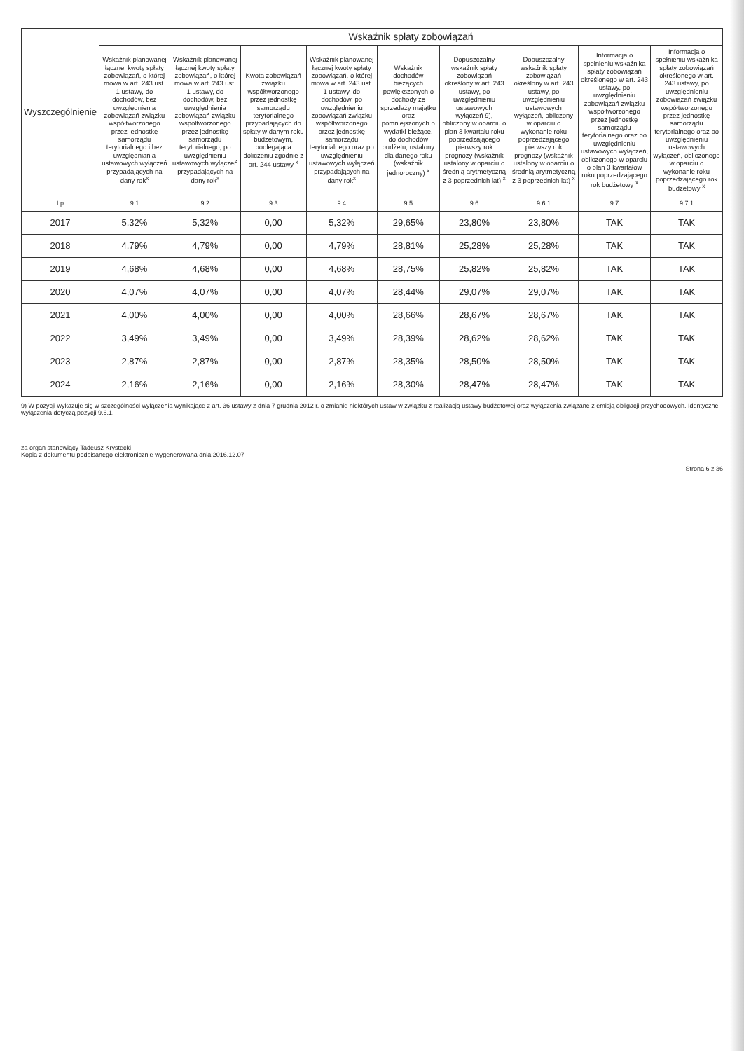| Wyszczególnienie | Wskaźnik spłaty zobowiązań | | | | | | | | |
| --- | --- | --- | --- | --- | --- | --- | --- | --- | --- |
| | Wskaźnik planowanej łącznej kwoty spłaty zobowiązań, o której mowa w art. 243 ust. 1 ustawy, do dochodów, bez uwzględnienia zobowiązań związku współtworzonego przez jednostkę samorządu terytorialnego i bez uwzględniania ustawowych wyłączeń przypadających na dany rok<sup>x</sup> | Wskaźnik planowanej łącznej kwoty spłaty zobowiązań, o której mowa w art. 243 ust. 1 ustawy, do dochodów, bez uwzględnienia zobowiązań związku współtworzonego przez jednostkę samorządu terytorialnego, po uwzględnieniu ustawowych wyłączeń przypadających na dany rok<sup>x</sup> | Kwota zobowiązań związku współtworzonego przez jednostkę samorządu terytorialnego przypadających do spłaty w danym roku budżetowym, podlegająca doliczeniu zgodnie z art. 244 ustawy <sup>x</sup> | Wskaźnik planowanej łącznej kwoty spłaty zobowiązań, o której mowa w art. 243 ust. 1 ustawy, do dochodów, po uwzględnieniu zobowiązań związku współtworzonego przez jednostkę samorządu terytorialnego oraz po uwzględnieniu ustawowych wyłączeń przypadających na dany rok<sup>x</sup> | Wskaźnik dochodów bieżących powiększonych o dochody ze sprzedaży majątku oraz pomniejszonych o wydatki bieżące, do dochodów budżetu, ustalony dla danego roku (wskaźnik jednoroczny) <sup>x</sup> | Dopuszczalny wskaźnik spłaty zobowiązań określony w art. 243 ustawy, po uwzględnieniu ustawowych wyłączeń 9), obliczony w oparciu o plan 3 kwartału roku poprzedzającego pierwszy rok prognozy (wskaźnik ustalony w oparciu o średnią arytmetyczną z 3 poprzednich lat) <sup>x</sup> | Dopuszczalny wskaźnik spłaty zobowiązań określony w art. 243 ustawy, po uwzględnieniu ustawowych wyłączeń, obliczony w oparciu o wykonanie roku poprzedzającego pierwszy rok prognozy (wskaźnik ustalony w oparciu o średnią arytmetyczną z 3 poprzednich lat) <sup>x</sup> | Informacja o spełnieniu wskaźnika spłaty zobowiązań określonego w art. 243 ustawy, po uwzględnieniu zobowiązań związku współtworzonego przez jednostkę samorządu terytorialnego oraz po uwzględnieniu ustawowych wyłączeń, obliczonego w oparciu o plan 3 kwartałów roku poprzedzającego rok budżetowy <sup>x</sup> | Informacja o spełnieniu wskaźnika spłaty zobowiązań określonego w art. 243 ustawy, po uwzględnieniu zobowiązań związku współtworzonego przez jednostkę samorządu terytorialnego oraz po uwzględnieniu ustawowych wyłączeń, obliczonego w oparciu o wykonanie roku poprzedzającego rok budżetowy <sup>x</sup> |
| Lp | 9.1 | 9.2 | 9.3 | 9.4 | 9.5 | 9.6 | 9.6.1 | 9.7 | 9.7.1 |
| 2017 | 5,32% | 5,32% | 0,00 | 5,32% | 29,65% | 23,80% | 23,80% | TAK | TAK |
| 2018 | 4,79% | 4,79% | 0,00 | 4,79% | 28,81% | 25,28% | 25,28% | TAK | TAK |
| 2019 | 4,68% | 4,68% | 0,00 | 4,68% | 28,75% | 25,82% | 25,82% | TAK | TAK |
| 2020 | 4,07% | 4,07% | 0,00 | 4,07% | 28,44% | 29,07% | 29,07% | TAK | TAK |
| 2021 | 4,00% | 4,00% | 0,00 | 4,00% | 28,66% | 28,67% | 28,67% | TAK | TAK |
| 2022 | 3,49% | 3,49% | 0,00 | 3,49% | 28,39% | 28,62% | 28,62% | TAK | TAK |
| 2023 | 2,87% | 2,87% | 0,00 | 2,87% | 28,35% | 28,50% | 28,50% | TAK | TAK |
| 2024 | 2,16% | 2,16% | 0,00 | 2,16% | 28,30% | 28,47% | 28,47% | TAK | TAK |
9) W pozycji wykazuje się w szczególności wyłączenia wynikające z art. 36 ustawy z dnia 7 grudnia 2012 r. o zmianie niektórych ustaw w związku z realizacją ustawy budżetowej oraz wyłączenia związane z emisją obligacji przychodowych. Identyczne wyłączenia dotyczą pozycji 9.6.1.
za organ stanowiący Tadeusz Krystecki
Kopia z dokumentu podpisanego elektronicznie wygenerowana dnia 2016.12.07
Strona 6 z 36